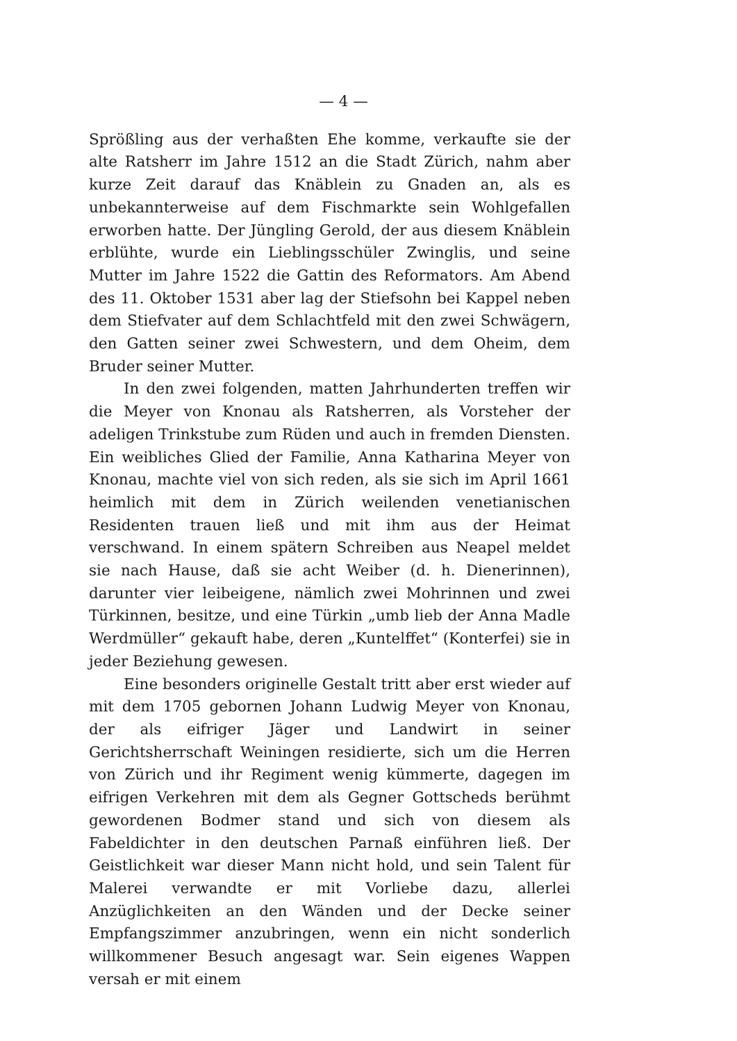— 4 —
Sprößling aus der verhaßten Ehe komme, verkaufte sie der alte Ratsherr im Jahre 1512 an die Stadt Zürich, nahm aber kurze Zeit darauf das Knäblein zu Gnaden an, als es unbekannterweise auf dem Fischmarkte sein Wohlgefallen erworben hatte. Der Jüngling Gerold, der aus diesem Knäblein erblühte, wurde ein Lieblingsschüler Zwinglis, und seine Mutter im Jahre 1522 die Gattin des Reformators. Am Abend des 11. Oktober 1531 aber lag der Stiefsohn bei Kappel neben dem Stiefvater auf dem Schlachtfeld mit den zwei Schwägern, den Gatten seiner zwei Schwestern, und dem Oheim, dem Bruder seiner Mutter.
In den zwei folgenden, matten Jahrhunderten treffen wir die Meyer von Knonau als Ratsherren, als Vorsteher der adeligen Trinkstube zum Rüden und auch in fremden Diensten. Ein weibliches Glied der Familie, Anna Katharina Meyer von Knonau, machte viel von sich reden, als sie sich im April 1661 heimlich mit dem in Zürich weilenden venetianischen Residenten trauen ließ und mit ihm aus der Heimat verschwand. In einem spätern Schreiben aus Neapel meldet sie nach Hause, daß sie acht Weiber (d. h. Dienerinnen), darunter vier leibeigene, nämlich zwei Mohrinnen und zwei Türkinnen, besitze, und eine Türkin „umb lieb der Anna Madle Werdmüller“ gekauft habe, deren „Kuntelffet“ (Konterfei) sie in jeder Beziehung gewesen.
Eine besonders originelle Gestalt tritt aber erst wieder auf mit dem 1705 gebornen Johann Ludwig Meyer von Knonau, der als eifriger Jäger und Landwirt in seiner Gerichtsherrschaft Weiningen residierte, sich um die Herren von Zürich und ihr Regiment wenig kümmerte, dagegen im eifrigen Verkehren mit dem als Gegner Gottscheds berühmt gewordenen Bodmer stand und sich von diesem als Fabeldichter in den deutschen Parnaß einführen ließ. Der Geistlichkeit war dieser Mann nicht hold, und sein Talent für Malerei verwandte er mit Vorliebe dazu, allerlei Anzüglichkeiten an den Wänden und der Decke seiner Empfangszimmer anzubringen, wenn ein nicht sonderlich willkommener Besuch angesagt war. Sein eigenes Wappen versah er mit einem